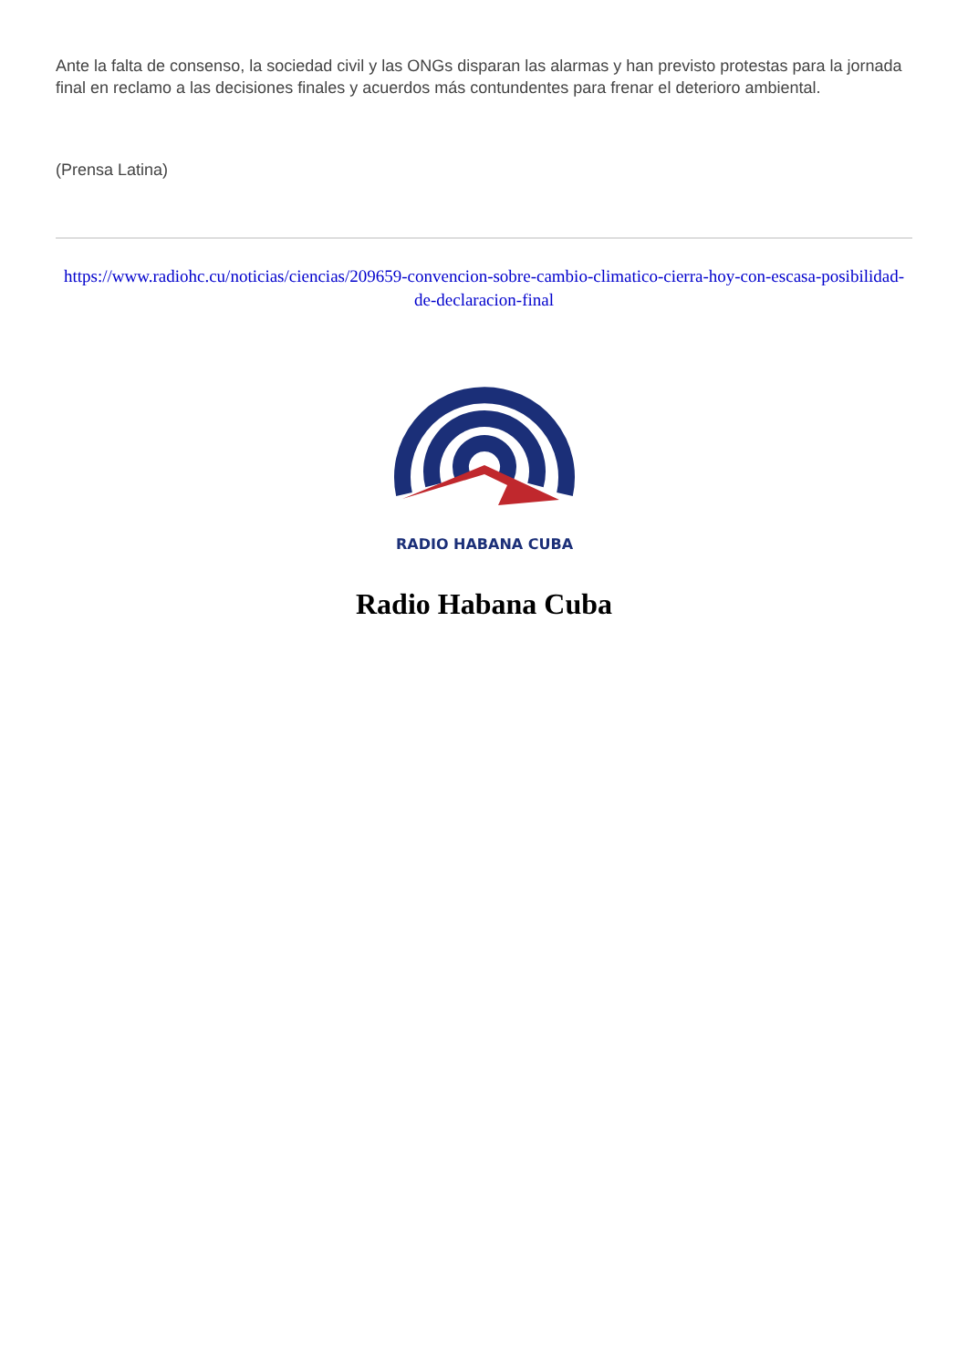Ante la falta de consenso, la sociedad civil y las ONGs disparan las alarmas y han previsto protestas para la jornada final en reclamo a las decisiones finales y acuerdos más contundentes para frenar el deterioro ambiental.
(Prensa Latina)
https://www.radiohc.cu/noticias/ciencias/209659-convencion-sobre-cambio-climatico-cierra-hoy-con-escasa-posibilidad-de-declaracion-final
RADIO HABANA CUBA
Radio Habana Cuba